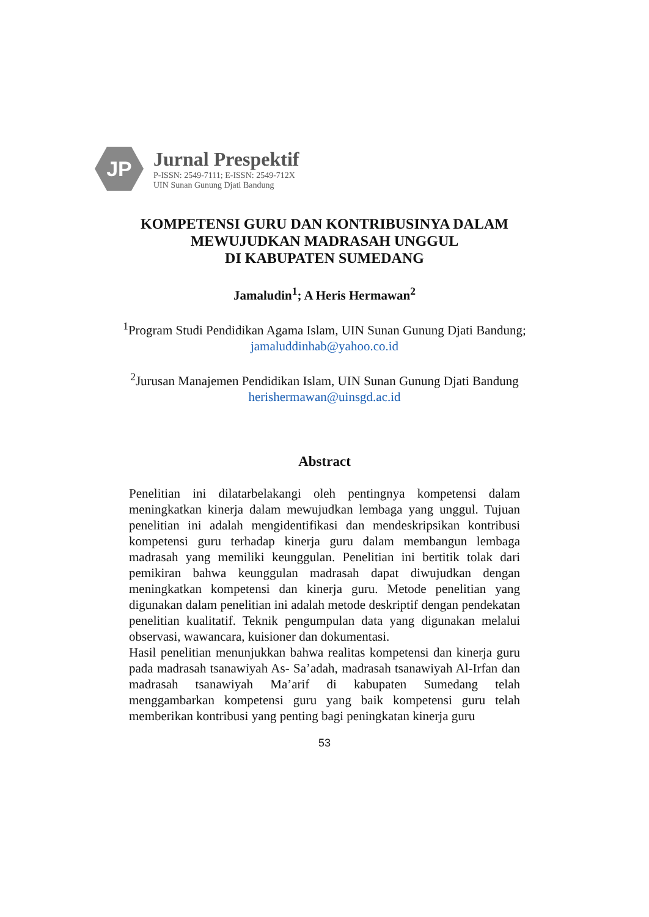JP
Jurnal Prespektif
P-ISSN: 2549-7111; E-ISSN: 2549-712X
UIN Sunan Gunung Djati Bandung
KOMPETENSI GURU DAN KONTRIBUSINYA DALAM
MEWUJUDKAN MADRASAH UNGGUL
DI KABUPATEN SUMEDANG
Jamaludin<sup>1</sup>; A Heris Hermawan<sup>2</sup>
<sup>1</sup> Program Studi Pendidikan Agama Islam, UIN Sunan Gunung Djati Bandung;
jamaluddinhab@yahoo.co.id
<sup>2</sup> Jurusan Manajemen Pendidikan Islam, UIN Sunan Gunung Djati Bandung
herishermawan@uinsgd.ac.id
Abstract
Penelitian ini dilatarbelakangi oleh pentingnya kompetensi dalam meningkatkan kinerja dalam mewujudkan lembaga yang unggul. Tujuan penelitian ini adalah mengidentifikasi dan mendeskripsikan kontribusi kompetensi guru terhadap kinerja guru dalam membangun lembaga madrasah yang memiliki keunggulan. Penelitian ini bertitik tolak dari pemikiran bahwa keunggulan madrasah dapat diwujudkan dengan meningkatkan kompetensi dan kinerja guru. Metode penelitian yang digunakan dalam penelitian ini adalah metode deskriptif dengan pendekatan penelitian kualitatif. Teknik pengumpulan data yang digunakan melalui observasi, wawancara, kuisioner dan dokumentasi.
Hasil penelitian menunjukkan bahwa realitas kompetensi dan kinerja guru pada madrasah tsanawiyah As- Sa’adah, madrasah tsanawiyah Al-Irfan dan madrasah tsanawiyah Ma’arif di kabupaten Sumedang telah menggambarkan kompetensi guru yang baik kompetensi guru telah memberikan kontribusi yang penting bagi peningkatan kinerja guru
53